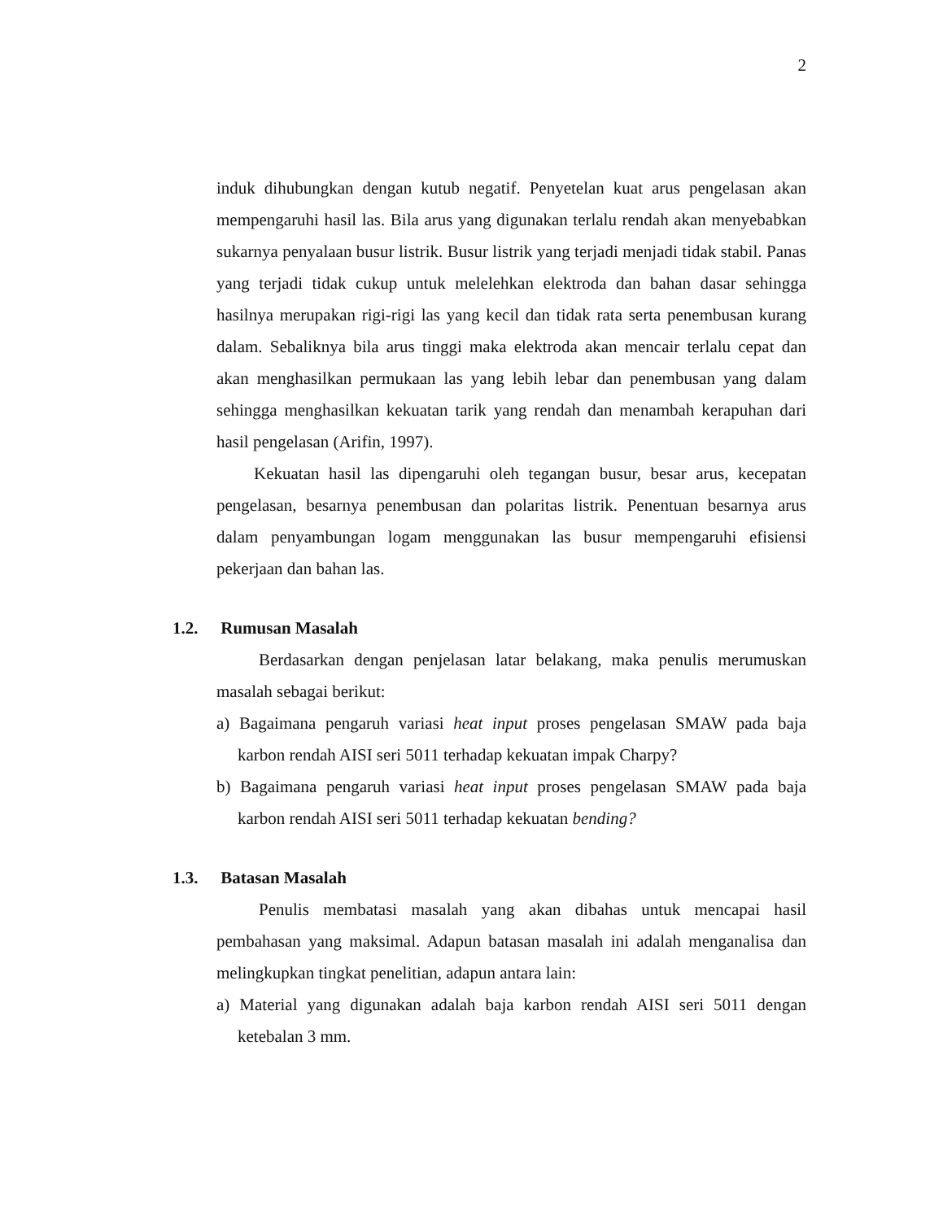2
induk dihubungkan dengan kutub negatif. Penyetelan kuat arus pengelasan akan mempengaruhi hasil las. Bila arus yang digunakan terlalu rendah akan menyebabkan sukarnya penyalaan busur listrik. Busur listrik yang terjadi menjadi tidak stabil. Panas yang terjadi tidak cukup untuk melelehkan elektroda dan bahan dasar sehingga hasilnya merupakan rigi-rigi las yang kecil dan tidak rata serta penembusan kurang dalam. Sebaliknya bila arus tinggi maka elektroda akan mencair terlalu cepat dan akan menghasilkan permukaan las yang lebih lebar dan penembusan yang dalam sehingga menghasilkan kekuatan tarik yang rendah dan menambah kerapuhan dari hasil pengelasan (Arifin, 1997).
Kekuatan hasil las dipengaruhi oleh tegangan busur, besar arus, kecepatan pengelasan, besarnya penembusan dan polaritas listrik. Penentuan besarnya arus dalam penyambungan logam menggunakan las busur mempengaruhi efisiensi pekerjaan dan bahan las.
1.2. Rumusan Masalah
Berdasarkan dengan penjelasan latar belakang, maka penulis merumuskan masalah sebagai berikut:
a) Bagaimana pengaruh variasi heat input proses pengelasan SMAW pada baja karbon rendah AISI seri 5011 terhadap kekuatan impak Charpy?
b) Bagaimana pengaruh variasi heat input proses pengelasan SMAW pada baja karbon rendah AISI seri 5011 terhadap kekuatan bending?
1.3. Batasan Masalah
Penulis membatasi masalah yang akan dibahas untuk mencapai hasil pembahasan yang maksimal. Adapun batasan masalah ini adalah menganalisa dan melingkupkan tingkat penelitian, adapun antara lain:
a) Material yang digunakan adalah baja karbon rendah AISI seri 5011 dengan ketebalan 3 mm.